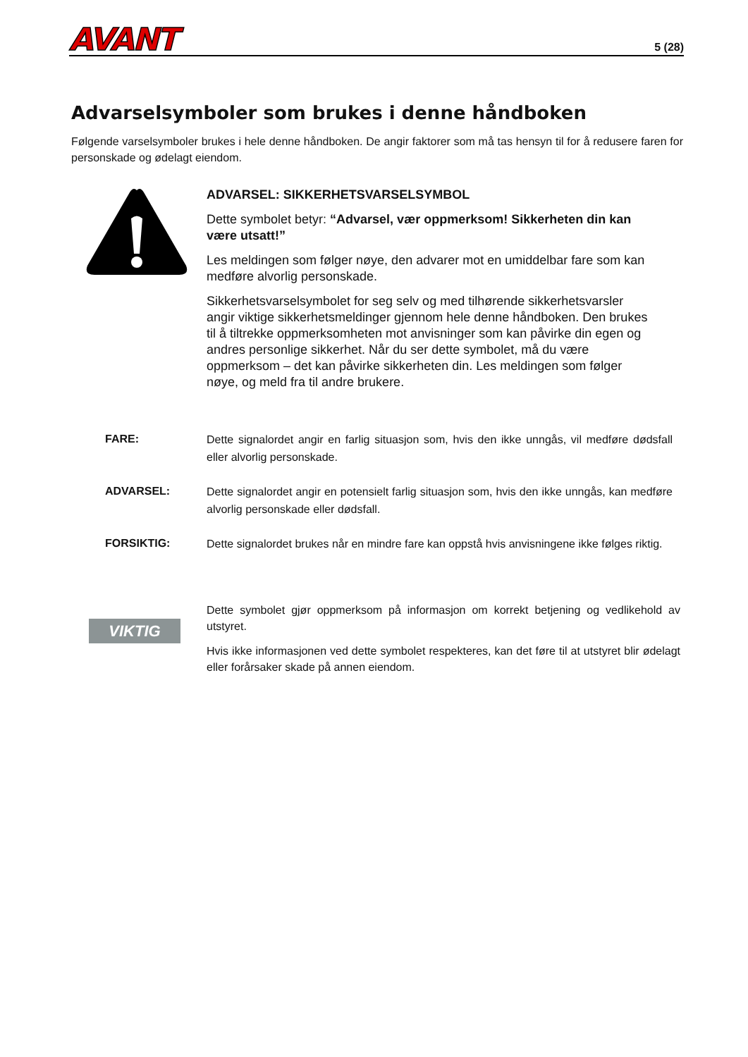AVANT
5 (28)
Advarselsymboler som brukes i denne håndboken
Følgende varselsymboler brukes i hele denne håndboken. De angir faktorer som må tas hensyn til for å redusere faren for personskade og ødelagt eiendom.
ADVARSEL: SIKKERHETSVARSELSYMBOL
Dette symbolet betyr: “Advarsel, vær oppmerksom! Sikkerheten din kan være utsatt!”
Les meldingen som følger nøye, den advarer mot en umiddelbar fare som kan medføre alvorlig personskade.
Sikkerhetsvarselsymbolet for seg selv og med tilhørende sikkerhetsvarsler angir viktige sikkerhetsmeldinger gjennom hele denne håndboken. Den brukes til å tiltrekke oppmerksomheten mot anvisninger som kan påvirke din egen og andres personlige sikkerhet. Når du ser dette symbolet, må du være oppmerksom – det kan påvirke sikkerheten din. Les meldingen som følger nøye, og meld fra til andre brukere.
FARE:
Dette signalordet angir en farlig situasjon som, hvis den ikke unngås, vil medføre dødsfall eller alvorlig personskade.
ADVARSEL:
Dette signalordet angir en potensielt farlig situasjon som, hvis den ikke unngås, kan medføre alvorlig personskade eller dødsfall.
FORSIKTIG:
Dette signalordet brukes når en mindre fare kan oppstå hvis anvisningene ikke følges riktig.
VIKTIG
Dette symbolet gjør oppmerksom på informasjon om korrekt betjening og vedlikehold av utstyret.
Hvis ikke informasjonen ved dette symbolet respekteres, kan det føre til at utstyret blir ødelagt eller forårsaker skade på annen eiendom.